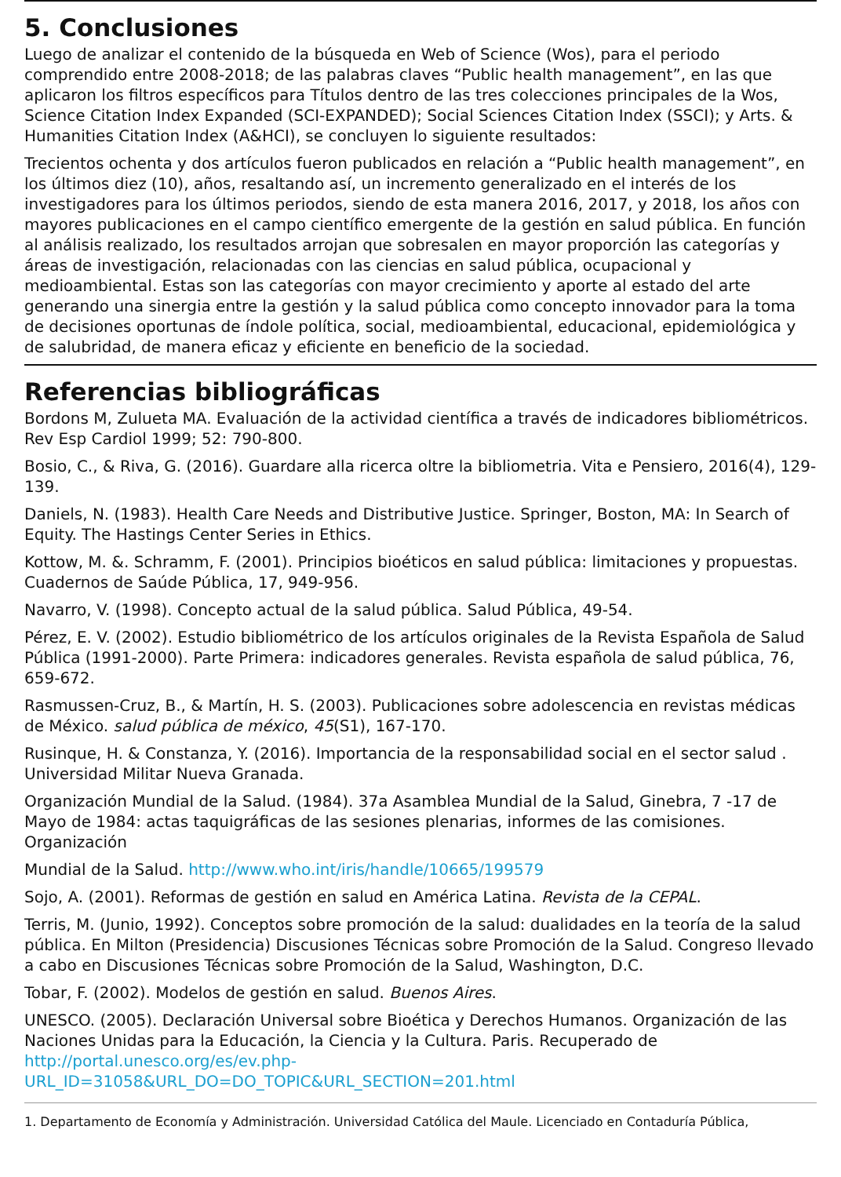5. Conclusiones
Luego de analizar el contenido de la búsqueda en Web of Science (Wos), para el periodo comprendido entre 2008-2018; de las palabras claves “Public health management”, en las que aplicaron los filtros específicos para Títulos dentro de las tres colecciones principales de la Wos, Science Citation Index Expanded (SCI-EXPANDED); Social Sciences Citation Index (SSCI); y Arts. & Humanities Citation Index (A&HCI), se concluyen lo siguiente resultados:
Trecientos ochenta y dos artículos fueron publicados en relación a “Public health management”, en los últimos diez (10), años, resaltando así, un incremento generalizado en el interés de los investigadores para los últimos periodos, siendo de esta manera 2016, 2017, y 2018, los años con mayores publicaciones en el campo científico emergente de la gestión en salud pública. En función al análisis realizado, los resultados arrojan que sobresalen en mayor proporción las categorías y áreas de investigación, relacionadas con las ciencias en salud pública, ocupacional y medioambiental. Estas son las categorías con mayor crecimiento y aporte al estado del arte generando una sinergia entre la gestión y la salud pública como concepto innovador para la toma de decisiones oportunas de índole política, social, medioambiental, educacional, epidemiológica y de salubridad, de manera eficaz y eficiente en beneficio de la sociedad.
Referencias bibliográficas
Bordons M, Zulueta MA. Evaluación de la actividad científica a través de indicadores bibliométricos. Rev Esp Cardiol 1999; 52: 790-800.
Bosio, C., & Riva, G. (2016). Guardare alla ricerca oltre la bibliometria. Vita e Pensiero, 2016(4), 129-139.
Daniels, N. (1983). Health Care Needs and Distributive Justice. Springer, Boston, MA: In Search of Equity. The Hastings Center Series in Ethics.
Kottow, M. &. Schramm, F. (2001). Principios bioéticos en salud pública: limitaciones y propuestas. Cuadernos de Saúde Pública, 17, 949-956.
Navarro, V. (1998). Concepto actual de la salud pública. Salud Pública, 49-54.
Pérez, E. V. (2002). Estudio bibliométrico de los artículos originales de la Revista Española de Salud Pública (1991-2000). Parte Primera: indicadores generales. Revista española de salud pública, 76, 659-672.
Rasmussen-Cruz, B., & Martín, H. S. (2003). Publicaciones sobre adolescencia en revistas médicas de México. salud pública de méxico, 45(S1), 167-170.
Rusinque, H. & Constanza, Y. (2016). Importancia de la responsabilidad social en el sector salud . Universidad Militar Nueva Granada.
Organización Mundial de la Salud. (1984). 37a Asamblea Mundial de la Salud, Ginebra, 7 -17 de Mayo de 1984: actas taquigráficas de las sesiones plenarias, informes de las comisiones. Organización
Mundial de la Salud. http://www.who.int/iris/handle/10665/199579
Sojo, A. (2001). Reformas de gestión en salud en América Latina. Revista de la CEPAL.
Terris, M. (Junio, 1992). Conceptos sobre promoción de la salud: dualidades en la teoría de la salud pública. En Milton (Presidencia) Discusiones Técnicas sobre Promoción de la Salud. Congreso llevado a cabo en Discusiones Técnicas sobre Promoción de la Salud, Washington, D.C.
Tobar, F. (2002). Modelos de gestión en salud. Buenos Aires.
UNESCO. (2005). Declaración Universal sobre Bioética y Derechos Humanos. Organización de las Naciones Unidas para la Educación, la Ciencia y la Cultura. Paris. Recuperado de http://portal.unesco.org/es/ev.php-
URL_ID=31058&URL_DO=DO_TOPIC&URL_SECTION=201.html
1. Departamento de Economía y Administración. Universidad Católica del Maule. Licenciado en Contaduría Pública,